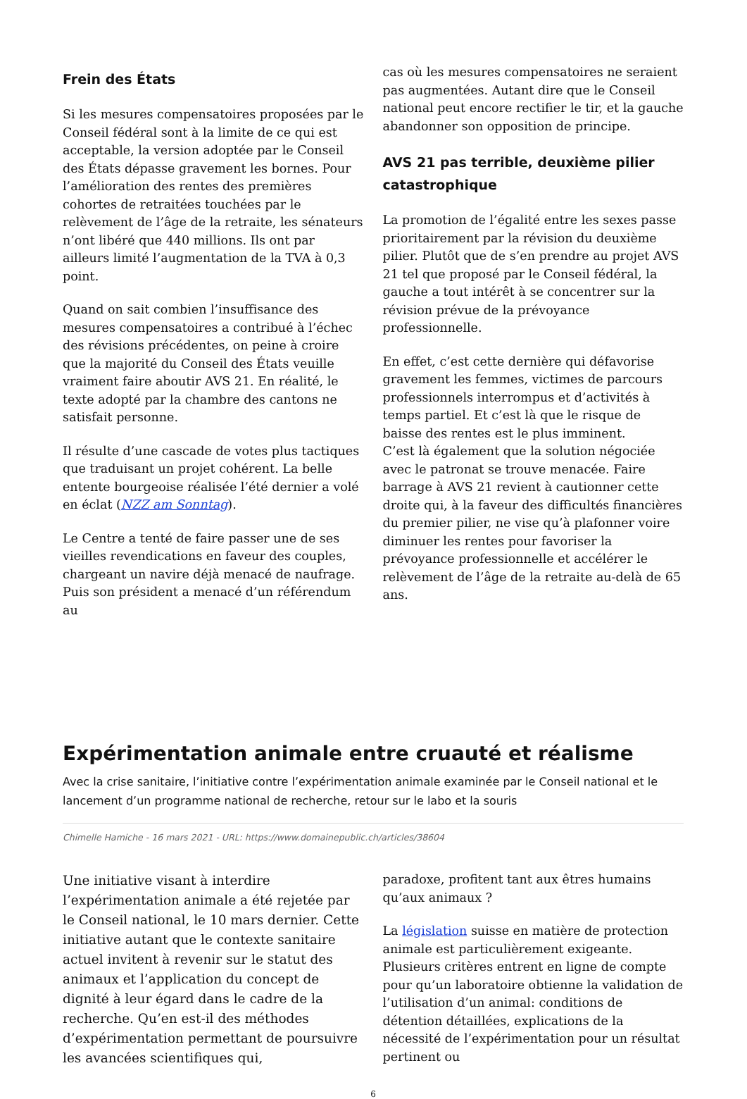Frein des États
Si les mesures compensatoires proposées par le Conseil fédéral sont à la limite de ce qui est acceptable, la version adoptée par le Conseil des États dépasse gravement les bornes. Pour l’amélioration des rentes des premières cohortes de retraitées touchées par le relèvement de l’âge de la retraite, les sénateurs n’ont libéré que 440 millions. Ils ont par ailleurs limité l’augmentation de la TVA à 0,3 point.
Quand on sait combien l’insuffisance des mesures compensatoires a contribué à l’échec des révisions précédentes, on peine à croire que la majorité du Conseil des États veuille vraiment faire aboutir AVS 21. En réalité, le texte adopté par la chambre des cantons ne satisfait personne.
Il résulte d’une cascade de votes plus tactiques que traduisant un projet cohérent. La belle entente bourgeoise réalisée l’été dernier a volé en éclat (NZZ am Sonntag).
Le Centre a tenté de faire passer une de ses vieilles revendications en faveur des couples, chargeant un navire déjà menacé de naufrage. Puis son président a menacé d’un référendum au
cas où les mesures compensatoires ne seraient pas augmentées. Autant dire que le Conseil national peut encore rectifier le tir, et la gauche abandonner son opposition de principe.
AVS 21 pas terrible, deuxième pilier catastrophique
La promotion de l’égalité entre les sexes passe prioritairement par la révision du deuxième pilier. Plutôt que de s’en prendre au projet AVS 21 tel que proposé par le Conseil fédéral, la gauche a tout intérêt à se concentrer sur la révision prévue de la prévoyance professionnelle.
En effet, c’est cette dernière qui défavorise gravement les femmes, victimes de parcours professionnels interrompus et d’activités à temps partiel. Et c’est là que le risque de baisse des rentes est le plus imminent.
C’est là également que la solution négociée avec le patronat se trouve menacée. Faire barrage à AVS 21 revient à cautionner cette droite qui, à la faveur des difficultés financières du premier pilier, ne vise qu’à plafonner voire diminuer les rentes pour favoriser la prévoyance professionnelle et accélérer le relèvement de l’âge de la retraite au-delà de 65 ans.
Expérimentation animale entre cruauté et réalisme
Avec la crise sanitaire, l’initiative contre l’expérimentation animale examinée par le Conseil national et le lancement d’un programme national de recherche, retour sur le labo et la souris
Chimelle Hamiche - 16 mars 2021 - URL: https://www.domainepublic.ch/articles/38604
Une initiative visant à interdire l’expérimentation animale a été rejetée par le Conseil national, le 10 mars dernier. Cette initiative autant que le contexte sanitaire actuel invitent à revenir sur le statut des animaux et l’application du concept de dignité à leur égard dans le cadre de la recherche. Qu’en est-il des méthodes d’expérimentation permettant de poursuivre les avancées scientifiques qui,
paradoxe, profitent tant aux êtres humains qu’aux animaux ?
La législation suisse en matière de protection animale est particulièrement exigeante. Plusieurs critères entrent en ligne de compte pour qu’un laboratoire obtienne la validation de l’utilisation d’un animal: conditions de détention détaillées, explications de la nécessité de l’expérimentation pour un résultat pertinent ou
6